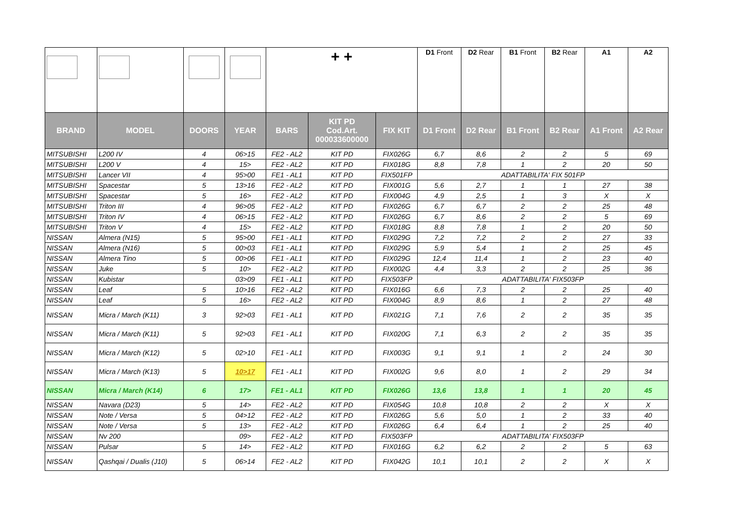| | | | | + + | | | D1 Front | D2 Rear | B1 Front | B2 Rear | A1 | A2 |
| BRAND | MODEL | DOORS | YEAR | BARS | KIT PD Cod.Art. 000033600000 | FIX KIT | D1 Front | D2 Rear | B1 Front | B2 Rear | A1 Front | A2 Rear |
| MITSUBISHI | L200 IV | 4 | 06>15 | FE2 - AL2 | KIT PD | FIX026G | 6,7 | 8,6 | 2 | 2 | 5 | 69 |
| MITSUBISHI | L200 V | 4 | 15> | FE2 - AL2 | KIT PD | FIX018G | 8,8 | 7,8 | 1 | 2 | 20 | 50 |
| MITSUBISHI | Lancer VII | 4 | 95>00 | FE1 - AL1 | KIT PD | FIX501FP | ADATTABILITA' FIX 501FP | | | | | |
| MITSUBISHI | Spacestar | 5 | 13>16 | FE2 - AL2 | KIT PD | FIX001G | 5,6 | 2,7 | 1 | 1 | 27 | 38 |
| MITSUBISHI | Spacestar | 5 | 16> | FE2 - AL2 | KIT PD | FIX004G | 4,9 | 2,5 | 1 | 3 | X | X |
| MITSUBISHI | Triton III | 4 | 96>05 | FE2 - AL2 | KIT PD | FIX026G | 6,7 | 6,7 | 2 | 2 | 25 | 48 |
| MITSUBISHI | Triton IV | 4 | 06>15 | FE2 - AL2 | KIT PD | FIX026G | 6,7 | 8,6 | 2 | 2 | 5 | 69 |
| MITSUBISHI | Triton V | 4 | 15> | FE2 - AL2 | KIT PD | FIX018G | 8,8 | 7,8 | 1 | 2 | 20 | 50 |
| NISSAN | Almera (N15) | 5 | 95>00 | FE1 - AL1 | KIT PD | FIX029G | 7,2 | 7,2 | 2 | 2 | 27 | 33 |
| NISSAN | Almera (N16) | 5 | 00>03 | FE1 - AL1 | KIT PD | FIX029G | 5,9 | 5,4 | 1 | 2 | 25 | 45 |
| NISSAN | Almera Tino | 5 | 00>06 | FE1 - AL1 | KIT PD | FIX029G | 12,4 | 11,4 | 1 | 2 | 23 | 40 |
| NISSAN | Juke | 5 | 10> | FE2 - AL2 | KIT PD | FIX002G | 4,4 | 3,3 | 2 | 2 | 25 | 36 |
| NISSAN | Kubistar | | 03>09 | FE1 - AL1 | KIT PD | FIX503FP | ADATTABILITA' FIX503FP | | | | | |
| NISSAN | Leaf | 5 | 10>16 | FE2 - AL2 | KIT PD | FIX016G | 6,6 | 7,3 | 2 | 2 | 25 | 40 |
| NISSAN | Leaf | 5 | 16> | FE2 - AL2 | KIT PD | FIX004G | 8,9 | 8,6 | 1 | 2 | 27 | 48 |
| NISSAN | Micra / March (K11) | 3 | 92>03 | FE1 - AL1 | KIT PD | FIX021G | 7,1 | 7,6 | 2 | 2 | 35 | 35 |
| NISSAN | Micra / March (K11) | 5 | 92>03 | FE1 - AL1 | KIT PD | FIX020G | 7,1 | 6,3 | 2 | 2 | 35 | 35 |
| NISSAN | Micra / March (K12) | 5 | 02>10 | FE1 - AL1 | KIT PD | FIX003G | 9,1 | 9,1 | 1 | 2 | 24 | 30 |
| NISSAN | Micra / March (K13) | 5 | 10>17 | FE1 - AL1 | KIT PD | FIX002G | 9,6 | 8,0 | 1 | 2 | 29 | 34 |
| NISSAN | Micra / March (K14) | 6 | 17> | FE1 - AL1 | KIT PD | FIX026G | 13,6 | 13,8 | 1 | 1 | 20 | 45 |
| NISSAN | Navara (D23) | 5 | 14> | FE2 - AL2 | KIT PD | FIX054G | 10,8 | 10,8 | 2 | 2 | X | X |
| NISSAN | Note / Versa | 5 | 04>12 | FE2 - AL2 | KIT PD | FIX026G | 5,6 | 5,0 | 1 | 2 | 33 | 40 |
| NISSAN | Note / Versa | 5 | 13> | FE2 - AL2 | KIT PD | FIX026G | 6,4 | 6,4 | 1 | 2 | 25 | 40 |
| NISSAN | Nv 200 | | 09> | FE2 - AL2 | KIT PD | FIX503FP | ADATTABILITA' FIX503FP | | | | | |
| NISSAN | Pulsar | 5 | 14> | FE2 - AL2 | KIT PD | FIX016G | 6,2 | 6,2 | 2 | 2 | 5 | 63 |
| NISSAN | Qashqai / Dualis (J10) | 5 | 06>14 | FE2 - AL2 | KIT PD | FIX042G | 10,1 | 10,1 | 2 | 2 | X | X |